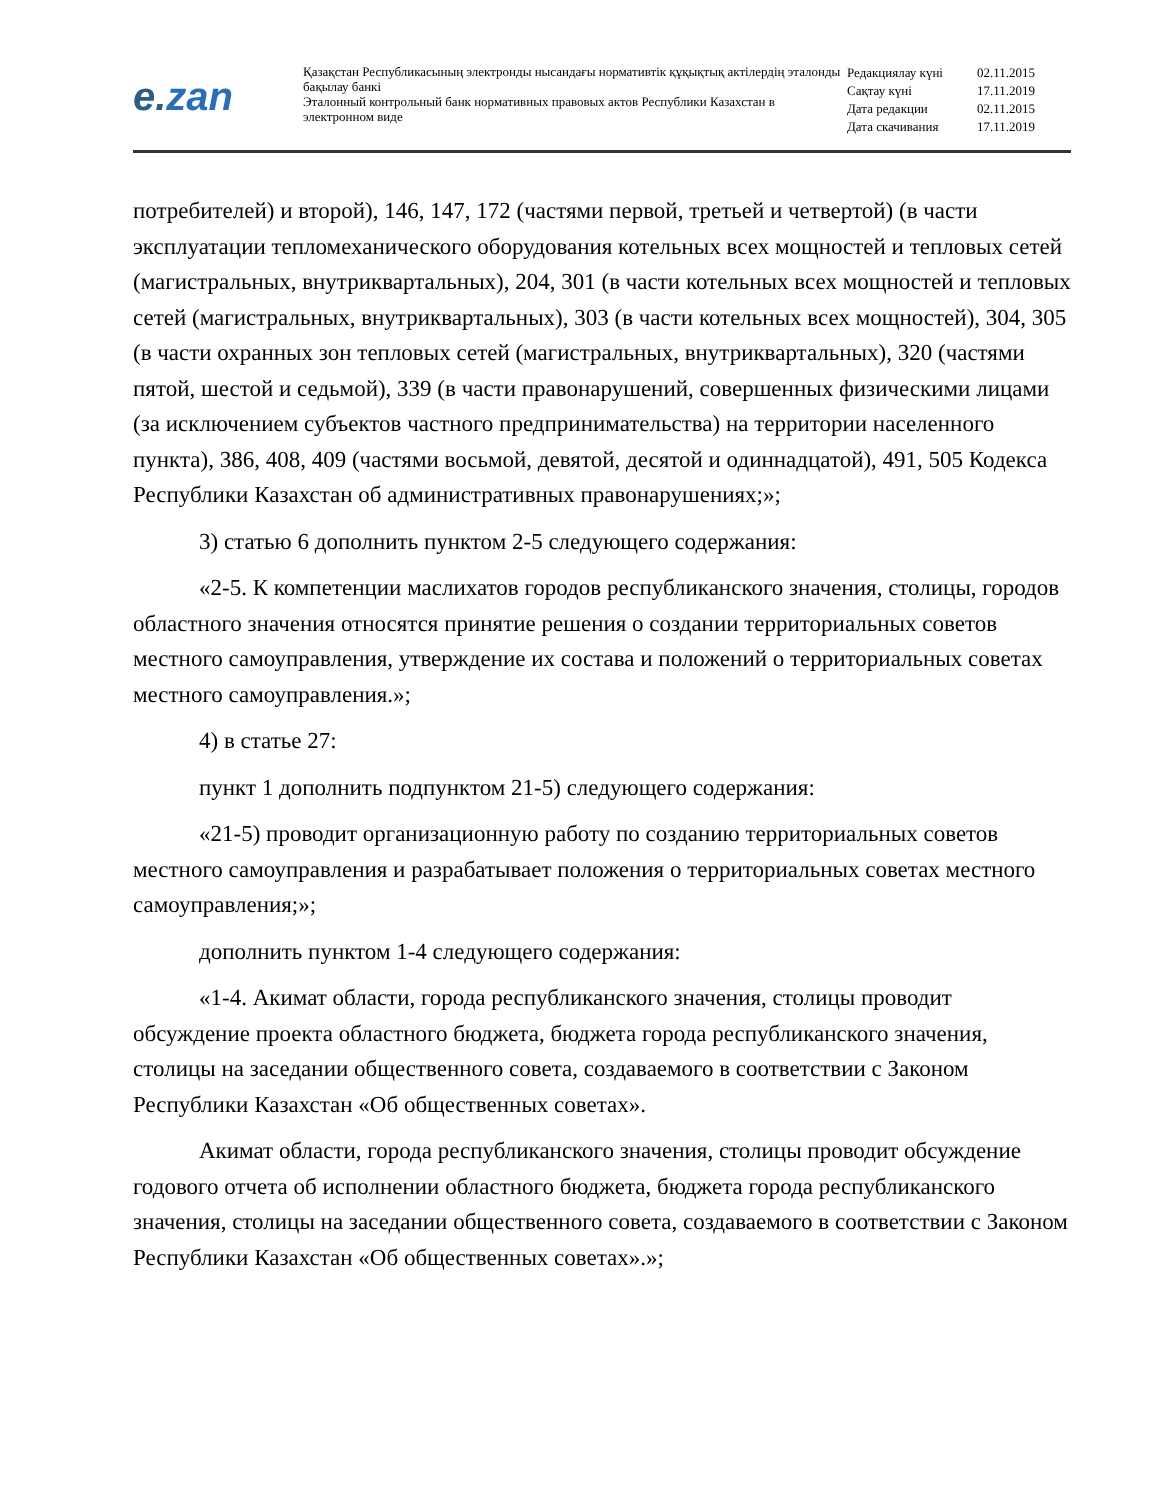e.zan
Қазақстан Республикасының электронды нысандағы нормативтік құқықтық актілердің эталонды бақылау банкі
Эталонный контрольный банк нормативных правовых актов Республики Казахстан в электронном виде
| Редакциялау күні | 02.11.2015 |
| Сақтау күні | 17.11.2019 |
| Дата редакции | 02.11.2015 |
| Дата скачивания | 17.11.2019 |
потребителей) и второй), 146, 147, 172 (частями первой, третьей и четвертой) (в части эксплуатации тепломеханического оборудования котельных всех мощностей и тепловых сетей (магистральных, внутриквартальных), 204, 301 (в части котельных всех мощностей и тепловых сетей (магистральных, внутриквартальных), 303 (в части котельных всех мощностей), 304, 305 (в части охранных зон тепловых сетей (магистральных, внутриквартальных), 320 (частями пятой, шестой и седьмой), 339 (в части правонарушений, совершенных физическими лицами (за исключением субъектов частного предпринимательства) на территории населенного пункта), 386, 408, 409 (частями восьмой, девятой, десятой и одиннадцатой), 491, 505 Кодекса Республики Казахстан об административных правонарушениях;»;
3) статью 6 дополнить пунктом 2-5 следующего содержания:
«2-5. К компетенции маслихатов городов республиканского значения, столицы, городов областного значения относятся принятие решения о создании территориальных советов местного самоуправления, утверждение их состава и положений о территориальных советах местного самоуправления.»;
4) в статье 27:
пункт 1 дополнить подпунктом 21-5) следующего содержания:
«21-5) проводит организационную работу по созданию территориальных советов местного самоуправления и разрабатывает положения о территориальных советах местного самоуправления;»;
дополнить пунктом 1-4 следующего содержания:
«1-4. Акимат области, города республиканского значения, столицы проводит обсуждение проекта областного бюджета, бюджета города республиканского значения, столицы на заседании общественного совета, создаваемого в соответствии с Законом Республики Казахстан «Об общественных советах».
Акимат области, города республиканского значения, столицы проводит обсуждение годового отчета об исполнении областного бюджета, бюджета города республиканского значения, столицы на заседании общественного совета, создаваемого в соответствии с Законом Республики Казахстан «Об общественных советах».»;